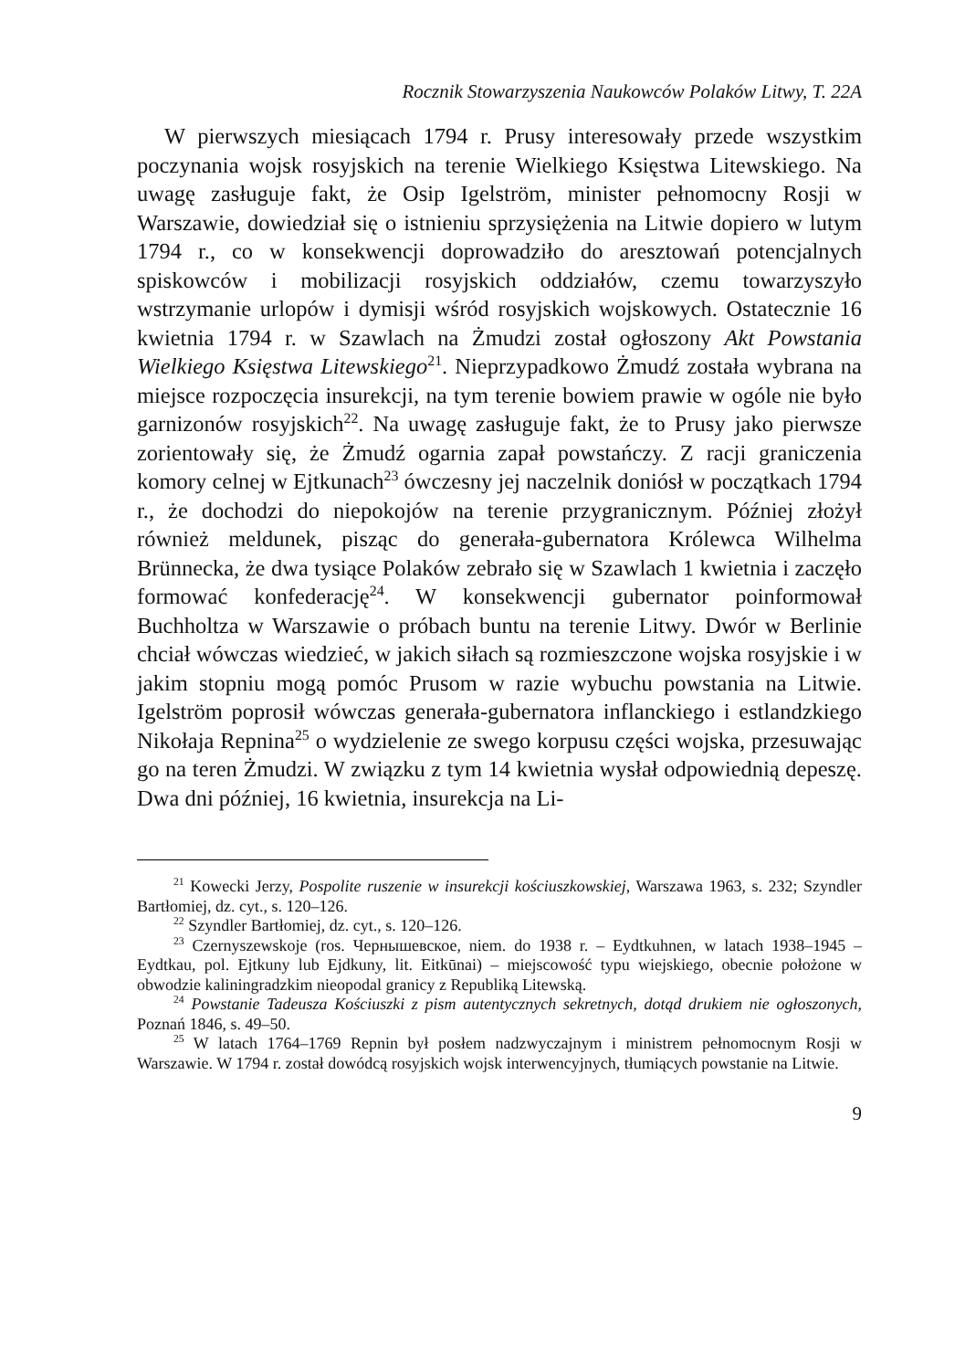Rocznik Stowarzyszenia Naukowców Polaków Litwy, T. 22A
W pierwszych miesiącach 1794 r. Prusy interesowały przede wszystkim poczynania wojsk rosyjskich na terenie Wielkiego Księstwa Litewskiego. Na uwagę zasługuje fakt, że Osip Igelström, minister pełnomocny Rosji w Warszawie, dowiedział się o istnieniu sprzysiężenia na Litwie dopiero w lutym 1794 r., co w konsekwencji doprowadziło do aresztowań potencjalnych spiskowców i mobilizacji rosyjskich oddziałów, czemu towarzyszyło wstrzymanie urlopów i dymisji wśród rosyjskich wojskowych. Ostatecznie 16 kwietnia 1794 r. w Szawlach na Żmudzi został ogłoszony Akt Powstania Wielkiego Księstwa Litewskiego<sup>21</sup>. Nieprzypadkowo Żmudź została wybrana na miejsce rozpoczęcia insurekcji, na tym terenie bowiem prawie w ogóle nie było garnizonów rosyjskich<sup>22</sup>. Na uwagę zasługuje fakt, że to Prusy jako pierwsze zorientowały się, że Żmudź ogarnia zapał powstańczy. Z racji graniczenia komory celnej w Ejtkunach<sup>23</sup> ówczesny jej naczelnik doniósł w początkach 1794 r., że dochodzi do niepokojów na terenie przygranicznym. Później złożył również meldunek, pisząc do generała-gubernatora Królewca Wilhelma Brünnecka, że dwa tysiące Polaków zebrało się w Szawlach 1 kwietnia i zaczęło formować konfederację<sup>24</sup>. W konsekwencji gubernator poinformował Buchholtza w Warszawie o próbach buntu na terenie Litwy. Dwór w Berlinie chciał wówczas wiedzieć, w jakich siłach są rozmieszczone wojska rosyjskie i w jakim stopniu mogą pomóc Prusom w razie wybuchu powstania na Litwie. Igelström poprosił wówczas generała-gubernatora inflanckiego i estlandzkiego Nikołaja Repnina<sup>25</sup> o wydzielenie ze swego korpusu części wojska, przesuwając go na teren Żmudzi. W związku z tym 14 kwietnia wysłał odpowiednią depeszę. Dwa dni później, 16 kwietnia, insurekcja na Li-
<sup>21</sup> Kowecki Jerzy, Pospolite ruszenie w insurekcji kościuszkowskiej, Warszawa 1963, s. 232; Szyndler Bartłomiej, dz. cyt., s. 120–126.
<sup>22</sup> Szyndler Bartłomiej, dz. cyt., s. 120–126.
<sup>23</sup> Czernyszewskoje (ros. Чернышевское, niem. do 1938 r. – Eydtkuhnen, w latach 1938–1945 – Eydtkau, pol. Ejtkuny lub Ejdkuny, lit. Eitkūnai) – miejscowość typu wiejskiego, obecnie położone w obwodzie kaliningradzkim nieopodal granicy z Republiką Litewską.
<sup>24</sup> Powstanie Tadeusza Kościuszki z pism autentycznych sekretnych, dotąd drukiem nie ogłoszonych, Poznań 1846, s. 49–50.
<sup>25</sup> W latach 1764–1769 Repnin był posłem nadzwyczajnym i ministrem pełnomocnym Rosji w Warszawie. W 1794 r. został dowódcą rosyjskich wojsk interwencyjnych, tłumiących powstanie na Litwie.
9